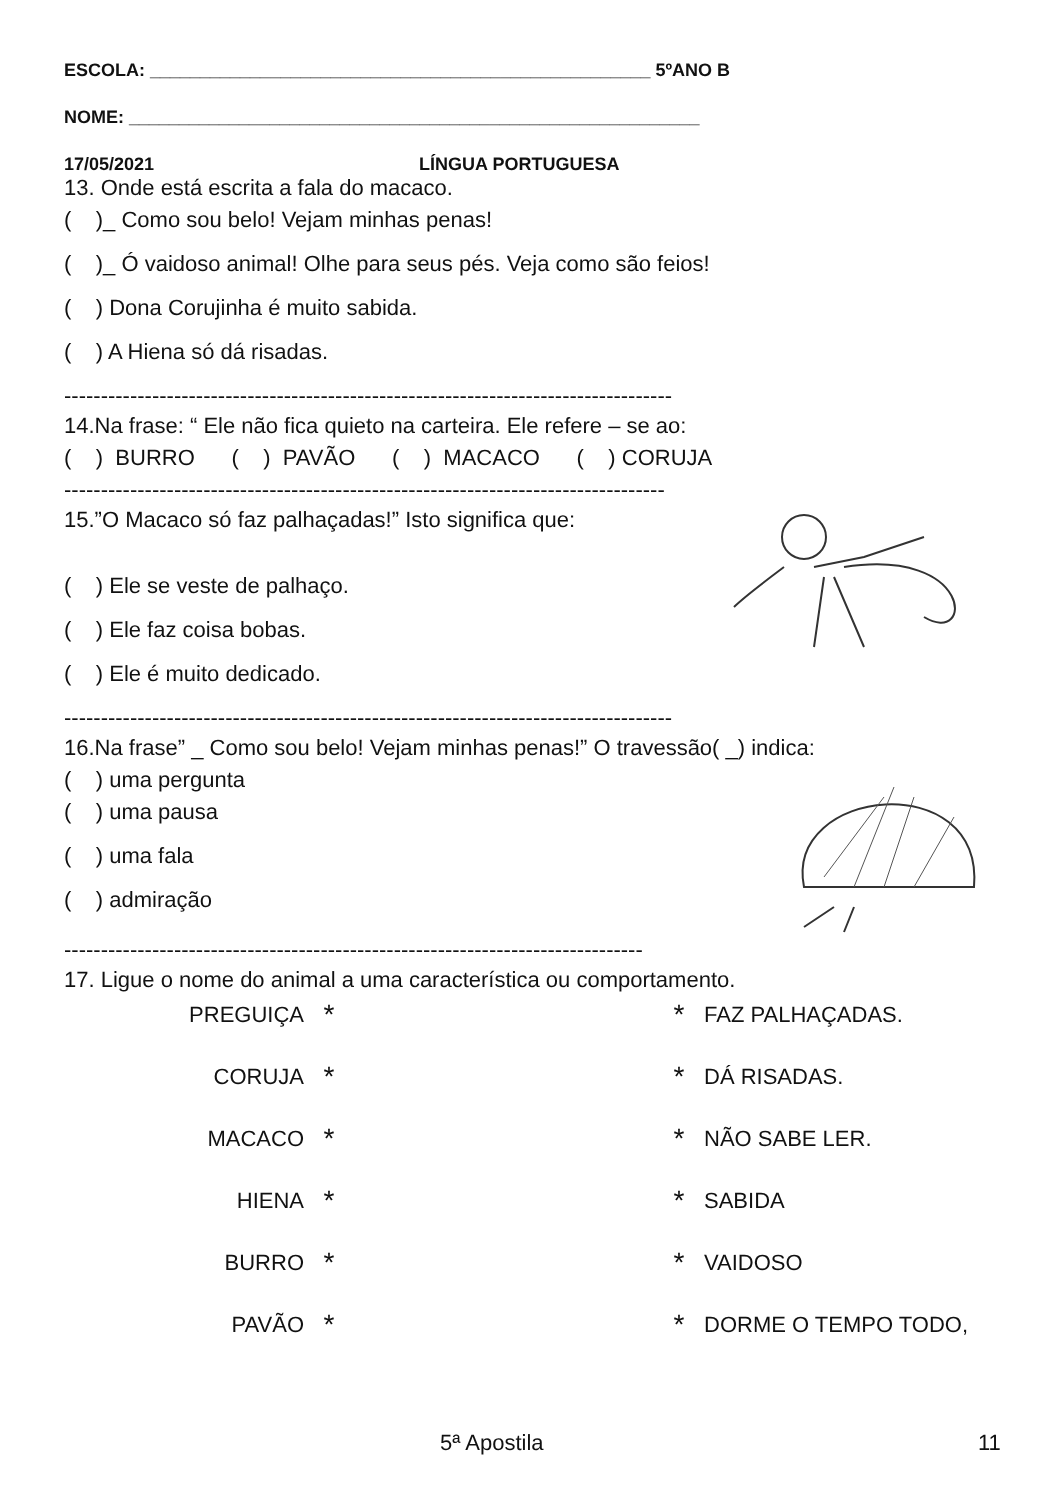ESCOLA: __________________________________________________ 5ºANO B
NOME: _________________________________________________________
17/05/2021 LÍNGUA PORTUGUESA
13. Onde está escrita a fala do macaco.
( )_ Como sou belo! Vejam minhas penas!
( )_ Ó vaidoso animal! Olhe para seus pés. Veja como são feios!
( ) Dona Corujinha é muito sabida.
( ) A Hiena só dá risadas.
-----------------------------------------------------------------------------------
14.Na frase: “ Ele não fica quieto na carteira. Ele refere – se ao:
( ) BURRO ( ) PAVÃO ( ) MACACO ( ) CORUJA
----------------------------------------------------------------------------------
15.”O Macaco só faz palhaçadas!” Isto significa que:
( ) Ele se veste de palhaço.
( ) Ele faz coisa bobas.
( ) Ele é muito dedicado.
-----------------------------------------------------------------------------------
16.Na frase” _ Como sou belo! Vejam minhas penas!” O travessão( _) indica:
( ) uma pergunta
( ) uma pausa
( ) uma fala
( ) admiração
-------------------------------------------------------------------------------
17. Ligue o nome do animal a uma característica ou comportamento.
| PREGUIÇA | * | | * | FAZ PALHAÇADAS. |
| CORUJA | * | | * | DÁ RISADAS. |
| MACACO | * | | * | NÃO SABE LER. |
| HIENA | * | | * | SABIDA |
| BURRO | * | | * | VAIDOSO |
| PAVÃO | * | | * | DORME O TEMPO TODO, |
5ª Apostila 11